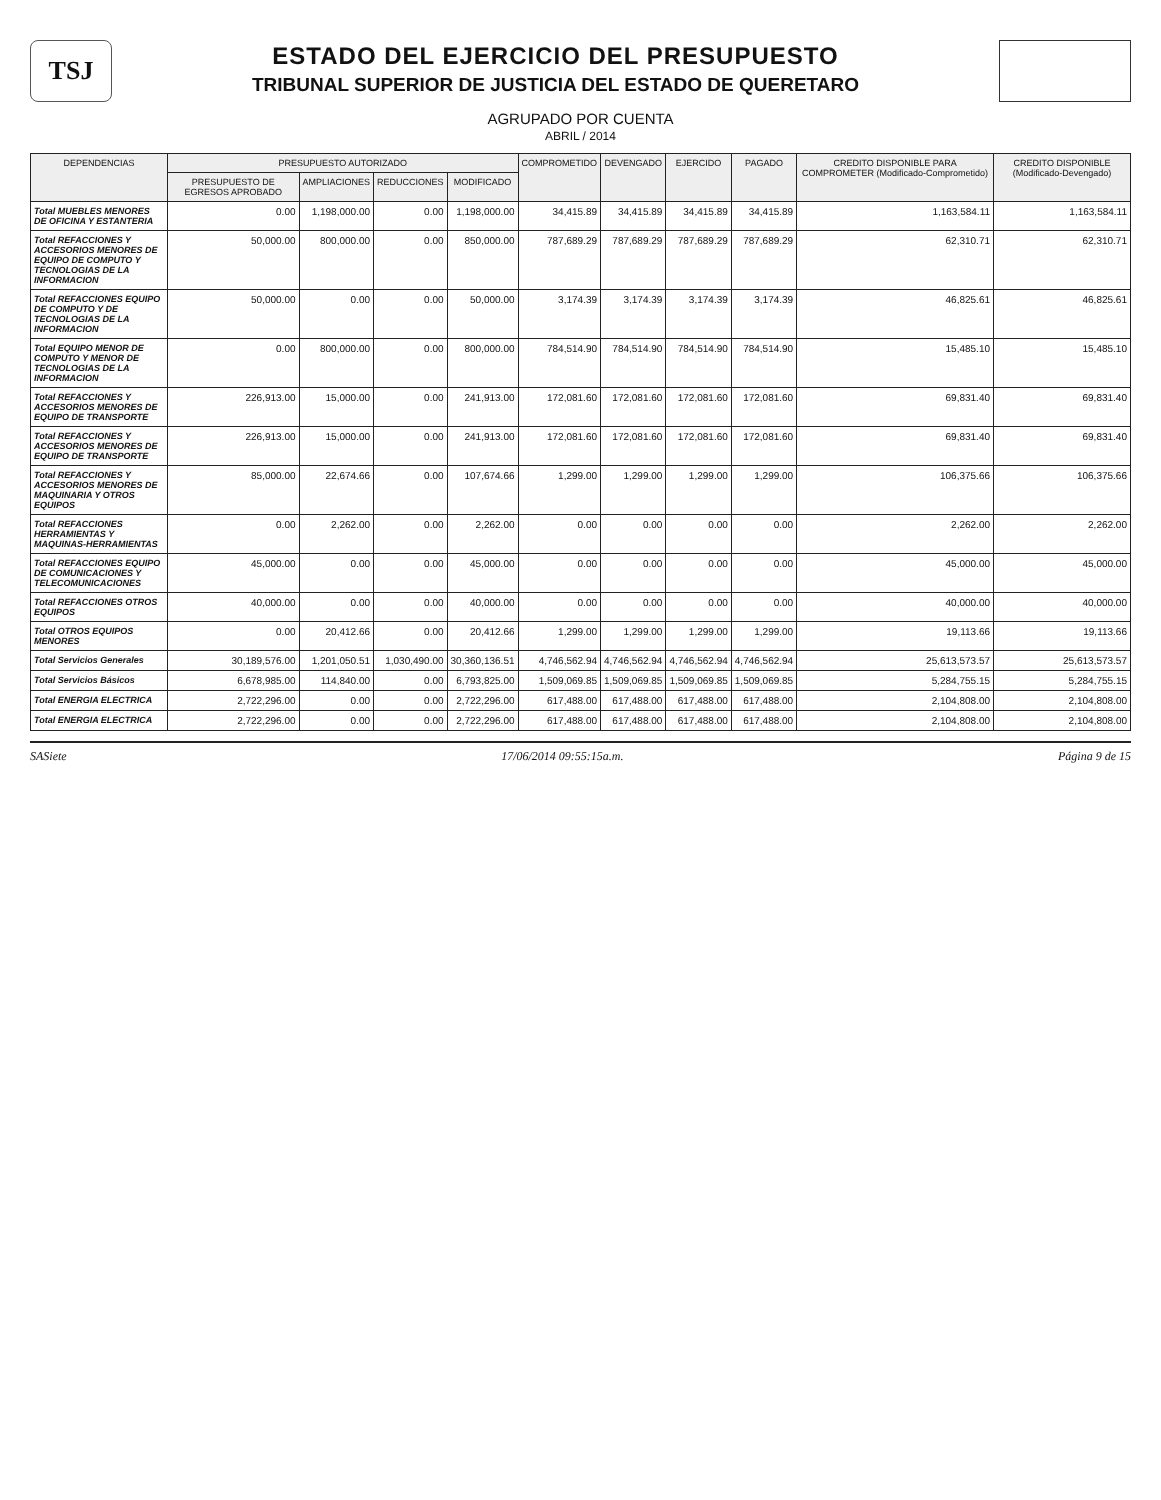TSJ
ESTADO DEL EJERCICIO DEL PRESUPUESTO
TRIBUNAL SUPERIOR DE JUSTICIA DEL ESTADO DE QUERETARO
AGRUPADO POR CUENTA
ABRIL / 2014
| DEPENDENCIAS | PRESUPUESTO AUTORIZADO | | | | COMPROMETIDO | DEVENGADO | EJERCIDO | PAGADO | CREDITO DISPONIBLE PARA COMPROMETER (Modificado-Comprometido) | CREDITO DISPONIBLE (Modificado-Devengado) |
| --- | --- | --- | --- | --- | --- | --- | --- | --- | --- | --- |
| | PRESUPUESTO DE EGRESOS APROBADO | AMPLIACIONES | REDUCCIONES | MODIFICADO | | | | | | |
| Total MUEBLES MENORES DE OFICINA Y ESTANTERIA | 0.00 | 1,198,000.00 | 0.00 | 1,198,000.00 | 34,415.89 | 34,415.89 | 34,415.89 | 34,415.89 | 1,163,584.11 | 1,163,584.11 |
| Total REFACCIONES Y ACCESORIOS MENORES DE EQUIPO DE COMPUTO Y TECNOLOGIAS DE LA INFORMACION | 50,000.00 | 800,000.00 | 0.00 | 850,000.00 | 787,689.29 | 787,689.29 | 787,689.29 | 787,689.29 | 62,310.71 | 62,310.71 |
| Total REFACCIONES EQUIPO DE COMPUTO Y DE TECNOLOGIAS DE LA INFORMACION | 50,000.00 | 0.00 | 0.00 | 50,000.00 | 3,174.39 | 3,174.39 | 3,174.39 | 3,174.39 | 46,825.61 | 46,825.61 |
| Total EQUIPO MENOR DE COMPUTO Y MENOR DE TECNOLOGIAS DE LA INFORMACION | 0.00 | 800,000.00 | 0.00 | 800,000.00 | 784,514.90 | 784,514.90 | 784,514.90 | 784,514.90 | 15,485.10 | 15,485.10 |
| Total REFACCIONES Y ACCESORIOS MENORES DE EQUIPO DE TRANSPORTE | 226,913.00 | 15,000.00 | 0.00 | 241,913.00 | 172,081.60 | 172,081.60 | 172,081.60 | 172,081.60 | 69,831.40 | 69,831.40 |
| Total REFACCIONES Y ACCESORIOS MENORES DE EQUIPO DE TRANSPORTE | 226,913.00 | 15,000.00 | 0.00 | 241,913.00 | 172,081.60 | 172,081.60 | 172,081.60 | 172,081.60 | 69,831.40 | 69,831.40 |
| Total REFACCIONES Y ACCESORIOS MENORES DE MAQUINARIA Y OTROS EQUIPOS | 85,000.00 | 22,674.66 | 0.00 | 107,674.66 | 1,299.00 | 1,299.00 | 1,299.00 | 1,299.00 | 106,375.66 | 106,375.66 |
| Total REFACCIONES HERRAMIENTAS Y MAQUINAS-HERRAMIENTAS | 0.00 | 2,262.00 | 0.00 | 2,262.00 | 0.00 | 0.00 | 0.00 | 0.00 | 2,262.00 | 2,262.00 |
| Total REFACCIONES EQUIPO DE COMUNICACIONES Y TELECOMUNICACIONES | 45,000.00 | 0.00 | 0.00 | 45,000.00 | 0.00 | 0.00 | 0.00 | 0.00 | 45,000.00 | 45,000.00 |
| Total REFACCIONES OTROS EQUIPOS | 40,000.00 | 0.00 | 0.00 | 40,000.00 | 0.00 | 0.00 | 0.00 | 0.00 | 40,000.00 | 40,000.00 |
| Total OTROS EQUIPOS MENORES | 0.00 | 20,412.66 | 0.00 | 20,412.66 | 1,299.00 | 1,299.00 | 1,299.00 | 1,299.00 | 19,113.66 | 19,113.66 |
| Total Servicios Generales | 30,189,576.00 | 1,201,050.51 | 1,030,490.00 | 30,360,136.51 | 4,746,562.94 | 4,746,562.94 | 4,746,562.94 | 4,746,562.94 | 25,613,573.57 | 25,613,573.57 |
| Total Servicios Básicos | 6,678,985.00 | 114,840.00 | 0.00 | 6,793,825.00 | 1,509,069.85 | 1,509,069.85 | 1,509,069.85 | 1,509,069.85 | 5,284,755.15 | 5,284,755.15 |
| Total ENERGIA ELECTRICA | 2,722,296.00 | 0.00 | 0.00 | 2,722,296.00 | 617,488.00 | 617,488.00 | 617,488.00 | 617,488.00 | 2,104,808.00 | 2,104,808.00 |
| Total ENERGIA ELECTRICA | 2,722,296.00 | 0.00 | 0.00 | 2,722,296.00 | 617,488.00 | 617,488.00 | 617,488.00 | 617,488.00 | 2,104,808.00 | 2,104,808.00 |
SASiete 17/06/2014 09:55:15a.m. Página 9 de 15